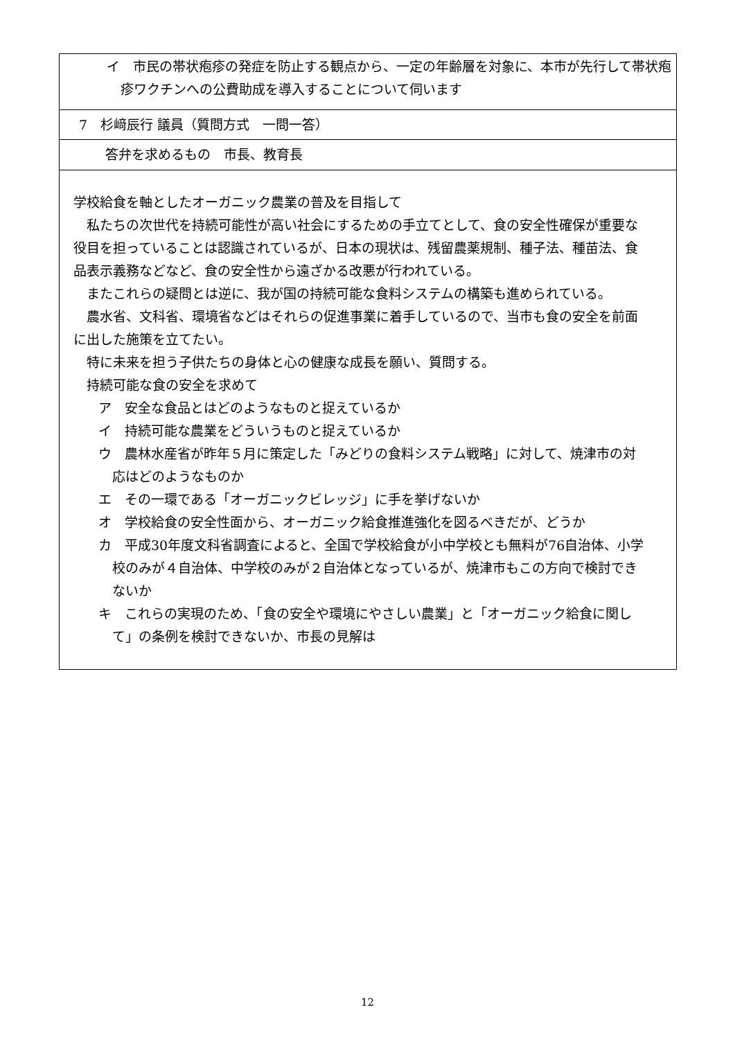イ　市民の帯状疱疹の発症を防止する観点から、一定の年齢層を対象に、本市が先行して帯状疱疹ワクチンへの公費助成を導入することについて伺います
7　杉﨑辰行 議員（質問方式　一問一答）
答弁を求めるもの　市長、教育長
学校給食を軸としたオーガニック農業の普及を目指して
　私たちの次世代を持続可能性が高い社会にするための手立てとして、食の安全性確保が重要な役目を担っていることは認識されているが、日本の現状は、残留農薬規制、種子法、種苗法、食品表示義務などなど、食の安全性から遠ざかる改悪が行われている。
　またこれらの疑問とは逆に、我が国の持続可能な食料システムの構築も進められている。
　農水省、文科省、環境省などはそれらの促進事業に着手しているので、当市も食の安全を前面に出した施策を立てたい。
　特に未来を担う子供たちの身体と心の健康な成長を願い、質問する。
　持続可能な食の安全を求めて
ア　安全な食品とはどのようなものと捉えているか
イ　持続可能な農業をどういうものと捉えているか
ウ　農林水産省が昨年５月に策定した「みどりの食料システム戦略」に対して、焼津市の対応はどのようなものか
エ　その一環である「オーガニックビレッジ」に手を挙げないか
オ　学校給食の安全性面から、オーガニック給食推進強化を図るべきだが、どうか
カ　平成30年度文科省調査によると、全国で学校給食が小中学校とも無料が76自治体、小学校のみが４自治体、中学校のみが２自治体となっているが、焼津市もこの方向で検討できないか
キ　これらの実現のため、「食の安全や環境にやさしい農業」と「オーガニック給食に関して」の条例を検討できないか、市長の見解は
12